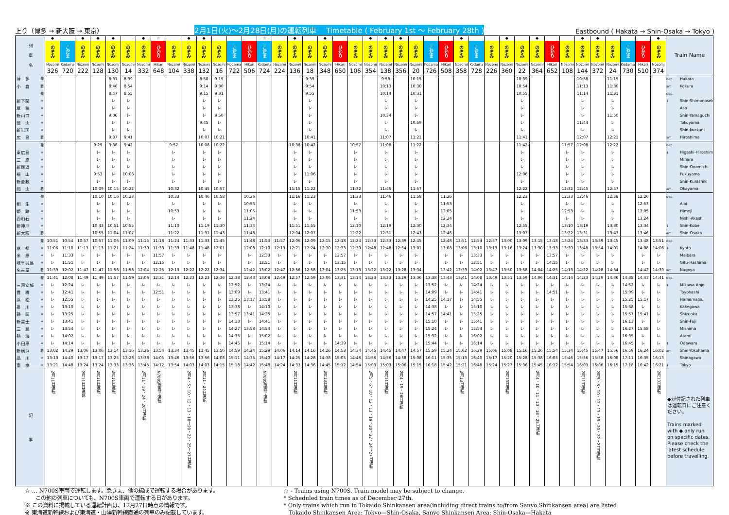上り（博多 → 新大阪 → 東京） 2月1日(火)～2月28日(月)の運転列車　 Timetable ( February 1st ～ February 28th ) Eastbound ( Hakata → Shin-Osaka → Tokyo )
| 列 車 名 | ◆ のぞみ | こだま | ◆ のぞみ | ◆ のぞみ | ◆ のぞみ | のぞみ | ◆ のぞみ | ☆ ひかり | のぞみ | ◆ のぞみ | ◆ のぞみ | のぞみ | こだま | ひかり | ☆ こだま | のぞみ | ◆ のぞみ | のぞみ | ◆ のぞみ | ひかり | のぞみ | ◆ のぞみ | ◆ のぞみ | ◆ のぞみ | のぞみ | こだま | ひかり | ◆ のぞみ | こだま | のぞみ | ◆ のぞみ | のぞみ | ◆ のぞみ | ひかり | のぞみ | ◆ のぞみ | ◆ のぞみ | のぞみ | こだま | ひかり | ◆ のぞみ | Train Name |
| | Nozomi | Kodama | Nozomi | Nozomi | Nozomi | Nozomi | Nozomi | Hikari | Nozomi | Nozomi | Nozomi | Nozomi | Kodama | Hikari | Kodama | Nozomi | Nozomi | Nozomi | Nozomi | Hikari | Nozomi | Nozomi | Nozomi | Nozomi | Nozomi | Kodama | Hikari | Nozomi | Kodama | Nozomi | Nozomi | Nozomi | Nozomi | Hikari | Nozomi | Nozomi | Nozomi | Nozomi | Kodama | Hikari | Nozomi | |
| | 326 | 720 | 222 | 128 | 130 | 14 | 332 | 648 | 104 | 338 | 132 | 16 | 722 | 506 | 724 | 224 | 136 | 18 | 348 | 650 | 106 | 354 | 138 | 356 | 20 | 726 | 508 | 358 | 728 | 226 | 360 | 22 | 364 | 652 | 108 | 144 | 372 | 24 | 730 | 510 | 374 | |
| 博 多 発 | | | | | 8:31 | 8:39 | | | | | 8:58 | 9:15 | | | | | | 9:39 | | | | | 9:58 | | 10:15 | | | | | | | 10:39 | | | | 10:58 | | 11:15 | | | | dep. Hakata |
| 小 倉 着 | | | | | 8:46 | 8:54 | | | | | 9:14 | 9:30 | | | | | | 9:54 | | | | | 10:13 | | 10:30 | | | | | | | 10:54 | | | | 11:13 | | 11:30 | | | | arr. Kokura |
| 発 | | | | | 8:47 | 8:55 | | | | | 9:15 | 9:31 | | | | | | 9:55 | | | | | 10:14 | | 10:31 | | | | | | | 10:55 | | | | 11:14 | | 11:31 | | | | dep. |
| 新下関 〃 | | | | | レ | レ | | | | | レ | レ | | | | | | レ | | | | | レ | | レ | | | | | | | レ | | | | レ | | レ | | | | ↓ Shin-Shimonoseki |
| 厚 狭 〃 | | | | | レ | レ | | | | | レ | レ | | | | | | レ | | | | | レ | | レ | | | | | | | レ | | | | レ | | レ | | | | Asa |
| 新山口 〃 | | | | | 9:06 | レ | | | | | レ | 9:50 | | | | | | レ | | | | | 10:34 | | レ | | | | | | | レ | | | | レ | | 11:50 | | | | Shin-Yamaguchi |
| 徳 山 〃 | | | | | レ | レ | | | | | 9:45 | レ | | | | | | レ | | | | | レ | | 10:59 | | | | | | | レ | | | | 11:44 | | レ | | | | Tokuyama |
| 新岩国 〃 | | | | | レ | レ | | | | | レ | レ | | | | | | レ | | | | | レ | | レ | | | | | | | レ | | | | レ | | レ | | | | Shin-Iwakuni |
| 広 島 着 | | | | | 9:37 | 9:41 | | | | | 10:07 | 10:21 | | | | | | 10:41 | | | | | 11:07 | | 11:21 | | | | | | | 11:41 | | | | 12:07 | | 12:21 | | | | arr. Hiroshima |
| 発 | | | | 9:29 | 9:38 | 9:42 | | | 9:57 | | 10:08 | 10:22 | | | | | 10:38 | 10:42 | | | 10:57 | | 11:08 | | 11:22 | | | | | | | 11:42 | | | 11:57 | 12:08 | | 12:22 | | | | dep. |
| 東広島 〃 | | | | レ | レ | レ | | | レ | | レ | レ | | | | | レ | レ | | | レ | | レ | | レ | | | | | | | レ | | | レ | レ | | レ | | | | ↓ Higashi-Hiroshima |
| 三 原 〃 | | | | レ | レ | レ | | | レ | | レ | レ | | | | | レ | レ | | | レ | | レ | | レ | | | | | | | レ | | | レ | レ | | レ | | | | Mihara |
| 新尾道 〃 | | | | レ | レ | レ | | | レ | | レ | レ | | | | | レ | レ | | | レ | | レ | | レ | | | | | | | レ | | | レ | レ | | レ | | | | Shin-Onomichi |
| 福 山 〃 | | | | 9:53 | レ | 10:06 | | | レ | | レ | レ | | | | | レ | 11:06 | | | レ | | レ | | レ | | | | | | | 12:06 | | | レ | レ | | レ | | | | Fukuyama |
| 新倉敷 〃 | | | | レ | レ | レ | | | レ | | レ | レ | | | | | レ | レ | | | レ | | レ | | レ | | | | | | | レ | | | レ | レ | | レ | | | | Shin-Kurashiki |
| 岡 山 着 | | | | 10:09 | 10:15 | 10:22 | | | 10:32 | | 10:45 | 10:57 | | | | | 11:15 | 11:22 | | | 11:32 | | 11:45 | | 11:57 | | | | | | | 12:22 | | | 12:32 | 12:45 | | 12:57 | | | | arr. Okayama |
| 発 | | | | 10:10 | 10:16 | 10:23 | | | 10:33 | | 10:46 | 10:58 | | 10:26 | | | 11:16 | 11:23 | | | 11:33 | | 11:46 | | 11:58 | | 11:26 | | | | | 12:23 | | | 12:33 | 12:46 | | 12:58 | | 12:26 | | dep. |
| 相 生 〃 | | | | レ | レ | レ | | | レ | | レ | レ | | 10:53 | | | レ | レ | | | レ | | レ | | レ | | 11:53 | | | | | レ | | | レ | レ | | レ | | 12:53 | | Aioi |
| 姫 路 〃 | | | | レ | レ | レ | | | 10:53 | | レ | レ | | 11:05 | | | レ | レ | | | 11:53 | | レ | | レ | | 12:05 | | | | | レ | | | 12:53 | レ | | レ | | 13:05 | | Himeji |
| 西明石 〃 | | | | レ | レ | レ | | | レ | | レ | レ | | 11:24 | | | レ | レ | | | レ | | レ | | レ | | 12:24 | | | | | レ | | | レ | レ | | レ | | 13:24 | | Nishi-Akashi |
| 新神戸 〃 | | | | 10:43 | 10:51 | 10:55 | | | 11:10 | | 11:19 | 11:30 | | 11:34 | | | 11:51 | 11:55 | | | 12:10 | | 12:19 | | 12:30 | | 12:34 | | | | | 12:55 | | | 13:10 | 13:19 | | 13:30 | | 13:34 | | ↓ Shin-Kobe |
| 新大阪 着 | | | | 10:55 | 11:04 | 11:07 | | | 11:22 | | 11:31 | 11:43 | | 11:46 | | | 12:04 | 12:07 | | | 12:22 | | 12:31 | | 12:43 | | 12:46 | | | | | 13:07 | | | 13:22 | 13:31 | | 13:43 | | 13:46 | | arr. Shin-Osaka |
| 発 | 10:51 | 10:54 | 10:57 | 10:57 | 11:06 | 11:09 | 11:15 | 11:18 | 11:24 | 11:33 | 11:33 | 11:45 | | 11:48 | 11:54 | 11:57 | 12:06 | 12:09 | 12:15 | 12:18 | 12:24 | 12:33 | 12:33 | 12:39 | 12:45 | | 12:48 | 12:51 | 12:54 | 12:57 | 13:00 | 13:09 | 13:15 | 13:18 | 13:24 | 13:33 | 13:39 | 13:45 | | 13:48 | 13:51 | dep. |
| 京 都 〃 | 11:06 | 11:10 | 11:13 | 11:13 | 11:21 | 11:24 | 11:30 | 11:33 | 11:39 | 11:48 | 11:48 | 12:01 | | 12:08 | 12:10 | 12:13 | 12:21 | 12:24 | 12:30 | 12:33 | 12:39 | 12:48 | 12:48 | 12:54 | 13:01 | | 13:08 | 13:06 | 13:10 | 13:13 | 13:16 | 13:24 | 13:30 | 13:33 | 13:39 | 13:48 | 13:54 | 14:01 | | 14:08 | 14:06 | ↓ Kyoto |
| 米 原 〃 | レ | 11:33 | レ | レ | レ | レ | レ | 11:57 | レ | レ | レ | レ | | レ | 12:33 | レ | レ | レ | レ | 12:57 | レ | レ | レ | レ | レ | | レ | レ | 13:33 | レ | レ | レ | レ | 13:57 | レ | レ | レ | レ | | レ | レ | Maibara |
| 岐阜羽島 〃 | レ | 11:51 | レ | レ | レ | レ | レ | 12:15 | レ | レ | レ | レ | | レ | 12:51 | レ | レ | レ | レ | 13:15 | レ | レ | レ | レ | レ | | レ | レ | 13:51 | レ | レ | レ | レ | 14:15 | レ | レ | レ | レ | | レ | レ | Gifu-Hashima |
| 名古屋 着 | 11:39 | 12:02 | 11:47 | 11:47 | 11:56 | 11:58 | 12:04 | 12:25 | 12:13 | 12:22 | 12:22 | 12:34 | | 12:42 | 13:02 | 12:47 | 12:56 | 12:58 | 13:04 | 13:25 | 13:13 | 13:22 | 13:22 | 13:28 | 13:34 | | 13:42 | 13:39 | 14:02 | 13:47 | 13:50 | 13:58 | 14:04 | 14:25 | 14:13 | 14:22 | 14:28 | 14:34 | | 14:42 | 14:39 | arr. Nagoya |
| 発 | 11:41 | 12:08 | 11:49 | 11:49 | 11:57 | 11:59 | 12:06 | 12:31 | 12:14 | 12:23 | 12:23 | 12:36 | 12:38 | 12:43 | 13:08 | 12:49 | 12:57 | 12:59 | 13:06 | 13:31 | 13:14 | 13:23 | 13:23 | 13:29 | 13:36 | 13:38 | 13:43 | 13:41 | 14:08 | 13:49 | 13:51 | 13:59 | 14:06 | 14:31 | 14:14 | 14:23 | 14:29 | 14:36 | 14:38 | 14:43 | 14:41 | dep. |
| 三河安城 〃 | レ | 12:24 | レ | レ | レ | レ | レ | レ | レ | レ | レ | レ | 12:52 | レ | 13:24 | レ | レ | レ | レ | レ | レ | レ | レ | レ | レ | 13:52 | レ | レ | 14:24 | レ | レ | レ | レ | レ | レ | レ | レ | レ | 14:52 | レ | レ | ↓ Mikawa-Anjo |
| 豊 橋 〃 | レ | 12:41 | レ | レ | レ | レ | レ | 12:51 | レ | レ | レ | レ | 13:09 | レ | 13:41 | レ | レ | レ | レ | レ | レ | レ | レ | レ | レ | 14:09 | レ | レ | 14:41 | レ | レ | レ | レ | 14:51 | レ | レ | レ | レ | 15:09 | レ | レ | Toyohashi |
| 浜 松 〃 | レ | 12:55 | レ | レ | レ | レ | レ | レ | レ | レ | レ | レ | 13:25 | 13:17 | 13:58 | レ | レ | レ | レ | レ | レ | レ | レ | レ | レ | 14:25 | 14:17 | レ | 14:55 | レ | レ | レ | レ | レ | レ | レ | レ | レ | 15:25 | 15:17 | レ | Hamamatsu |
| 掛 川 〃 | レ | 13:10 | レ | レ | レ | レ | レ | レ | レ | レ | レ | レ | 13:38 | レ | 14:10 | レ | レ | レ | レ | レ | レ | レ | レ | レ | レ | 14:38 | レ | レ | 15:10 | レ | レ | レ | レ | レ | レ | レ | レ | レ | 15:38 | レ | レ | Kakegawa |
| 静 岡 〃 | レ | 13:25 | レ | レ | レ | レ | レ | レ | レ | レ | レ | レ | 13:57 | 13:41 | 14:25 | レ | レ | レ | レ | レ | レ | レ | レ | レ | レ | 14:57 | 14:41 | レ | 15:25 | レ | レ | レ | レ | レ | レ | レ | レ | レ | 15:57 | 15:41 | レ | Shizuoka |
| 新富士 〃 | レ | 13:41 | レ | レ | レ | レ | レ | レ | レ | レ | レ | レ | 14:13 | レ | 14:41 | レ | レ | レ | レ | レ | レ | レ | レ | レ | レ | 15:10 | レ | レ | 15:41 | レ | レ | レ | レ | レ | レ | レ | レ | レ | 16:13 | レ | レ | Shin-Fuji |
| 三 島 〃 | レ | 13:54 | レ | レ | レ | レ | レ | レ | レ | レ | レ | レ | 14:27 | 13:58 | 14:54 | レ | レ | レ | レ | レ | レ | レ | レ | レ | レ | 15:24 | レ | レ | 15:54 | レ | レ | レ | レ | レ | レ | レ | レ | レ | 16:27 | 15:58 | レ | Mishima |
| 熱 海 〃 | レ | 14:02 | レ | レ | レ | レ | レ | レ | レ | レ | レ | レ | 14:35 | レ | 15:02 | レ | レ | レ | レ | レ | レ | レ | レ | レ | レ | 15:32 | レ | レ | 16:02 | レ | レ | レ | レ | レ | レ | レ | レ | レ | 16:35 | レ | レ | Atami |
| 小田原 〃 | レ | 14:14 | レ | レ | レ | レ | レ | レ | レ | レ | レ | レ | 14:45 | レ | 15:14 | レ | レ | レ | レ | 14:39 | レ | レ | レ | レ | レ | 15:44 | レ | レ | 16:14 | レ | レ | レ | レ | レ | レ | レ | レ | レ | 16:45 | レ | レ | ↓ Odawara |
| 新横浜 着 | 13:02 | 14:29 | 13:06 | 13:06 | 13:14 | 13:16 | 13:26 | 13:54 | 13:34 | 13:45 | 13:45 | 13:56 | 14:59 | 14:24 | 15:29 | 14:06 | 14:14 | 14:16 | 14:26 | 14:53 | 14:34 | 14:45 | 14:45 | 14:47 | 14:57 | 15:59 | 15:24 | 15:02 | 16:29 | 15:06 | 15:08 | 15:16 | 15:26 | 15:54 | 15:34 | 15:45 | 15:47 | 15:56 | 16:59 | 16:24 | 16:02 | arr. Shin-Yokohama |
| 品 川 〃 | 13:13 | 14:40 | 13:17 | 13:17 | 13:25 | 13:28 | 13:38 | 14:05 | 13:46 | 13:56 | 13:56 | 14:08 | 15:11 | 14:35 | 15:40 | 14:17 | 14:25 | 14:28 | 14:38 | 15:05 | 14:46 | 14:56 | 14:56 | 14:58 | 15:08 | 16:11 | 15:35 | 15:13 | 16:40 | 15:17 | 15:20 | 15:28 | 15:38 | 16:05 | 15:46 | 15:56 | 15:58 | 16:08 | 17:11 | 16:35 | 16:13 | Shinagawa |
| 東 京 〃 | 13:21 | 14:48 | 13:24 | 13:24 | 13:33 | 13:36 | 13:45 | 14:12 | 13:54 | 14:03 | 14:03 | 14:15 | 15:18 | 14:42 | 15:48 | 14:24 | 14:33 | 14:36 | 14:45 | 15:12 | 14:54 | 15:03 | 15:03 | 15:06 | 15:15 | 16:18 | 15:42 | 15:21 | 16:48 | 15:24 | 15:27 | 15:36 | 15:45 | 16:12 | 15:54 | 16:03 | 16:06 | 16:15 | 17:18 | 16:42 | 16:21 | ↓ Tokyo |
| 記 事 | 2月11日運転 | | 2月11日は運休 | 2月11日運転 | 2月11日運転 | | 2月11・19・24・26日運転 | N700S車両で運転 | | 2月4・5・10・12・13・18～20・22・25～27日運転 | 2月11・24日運転 | | | | N700S車両で運転 | | 2月11日運転 | | 2月13日運転 | | | 2月5・6・10・12・13・19・20・22・24～27日運転 | 2月11日運転 | 2月4・19・26日運転 | | | | 2月13日運転 | | | 2月13日運転 | | 2月4・10・11・13・18・25日運転 | | | 2月11日運転 | 2月5・6・10・12・13・19・20・22～27日運転 | | | | 2月13日運転 | ◆が付記された列車は運転日にご注意ください。 Trains marked with ◆ only run on specific dates. Please check the latest schedule before travelling. |
☆ … N700S車両で運転します。急きょ、他の編成で運転する場合があります。
　　この他の列車についても、N700S車両で運転する日があります。
※ この資料に掲載している運転計画は、12月27日時点の情報です。
※ 東海道新幹線および東海道・山陽新幹線直通の列車のみ記載しています。
☆ - Trains using N700S. Train model may be subject to change.
* Scheduled train times as of December 27th.
* Only trains which run in Tokaido Shinkansen area(including direct trains to/from Sanyo Shinkansen area) are listed.
　Tokaido Shinkansen Area: Tokyo—Shin-Osaka, Sanyo Shinkansen Area: Shin-Osaka—Hakata